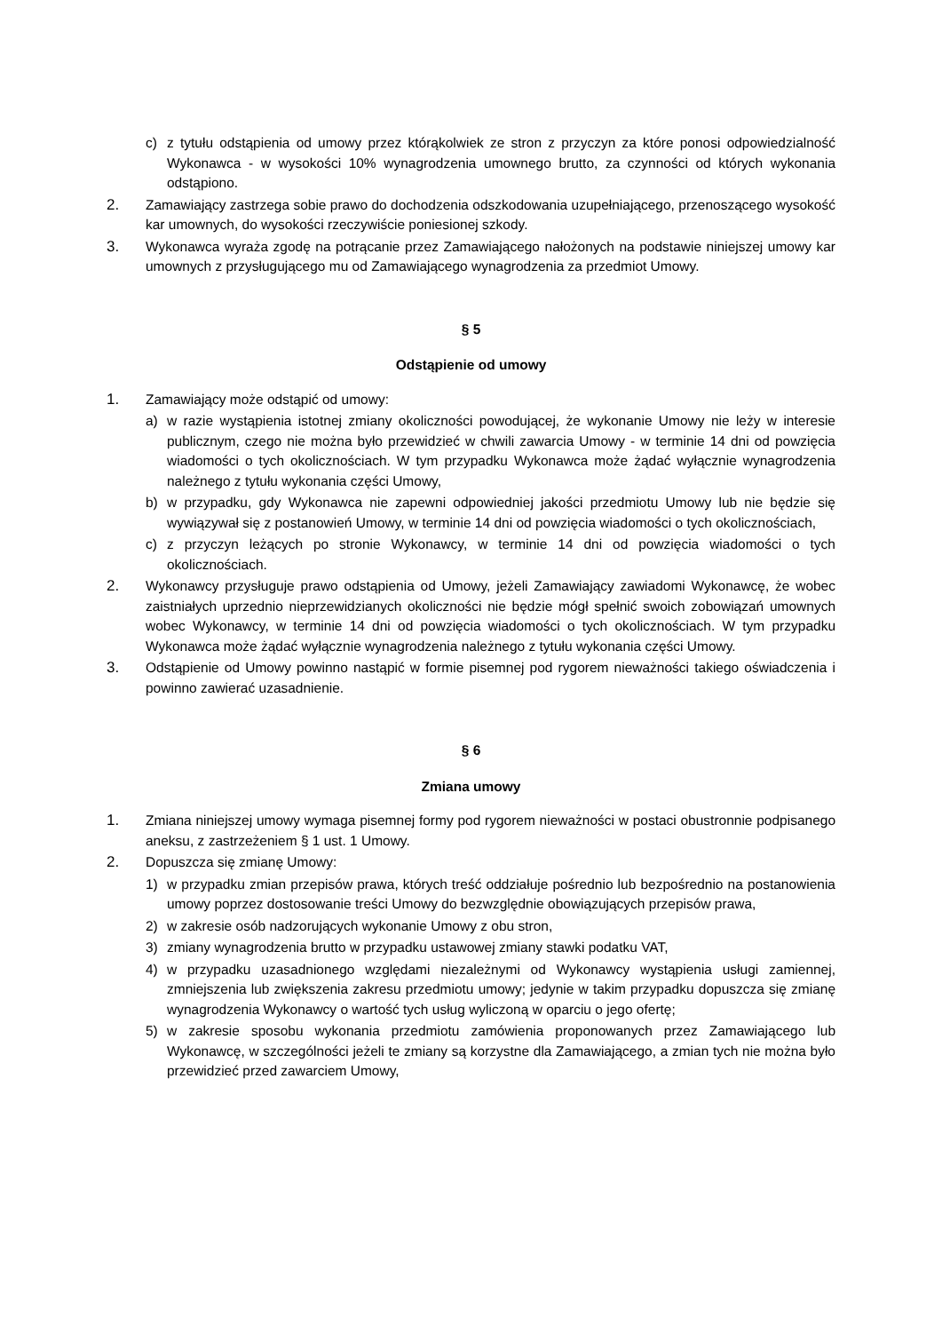c) z tytułu odstąpienia od umowy przez którąkolwiek ze stron z przyczyn za które ponosi odpowiedzialność Wykonawca - w wysokości 10% wynagrodzenia umownego brutto, za czynności od których wykonania odstąpiono.
2. Zamawiający zastrzega sobie prawo do dochodzenia odszkodowania uzupełniającego, przenoszącego wysokość kar umownych, do wysokości rzeczywiście poniesionej szkody.
3. Wykonawca wyraża zgodę na potrącanie przez Zamawiającego nałożonych na podstawie niniejszej umowy kar umownych z przysługującego mu od Zamawiającego wynagrodzenia za przedmiot Umowy.
§ 5
Odstąpienie od umowy
1. Zamawiający może odstąpić od umowy:
a) w razie wystąpienia istotnej zmiany okoliczności powodującej, że wykonanie Umowy nie leży w interesie publicznym, czego nie można było przewidzieć w chwili zawarcia Umowy - w terminie 14 dni od powzięcia wiadomości o tych okolicznościach. W tym przypadku Wykonawca może żądać wyłącznie wynagrodzenia należnego z tytułu wykonania części Umowy,
b) w przypadku, gdy Wykonawca nie zapewni odpowiedniej jakości przedmiotu Umowy lub nie będzie się wywiązywał się z postanowień Umowy, w terminie 14 dni od powzięcia wiadomości o tych okolicznościach,
c) z przyczyn leżących po stronie Wykonawcy, w terminie 14 dni od powzięcia wiadomości o tych okolicznościach.
2. Wykonawcy przysługuje prawo odstąpienia od Umowy, jeżeli Zamawiający zawiadomi Wykonawcę, że wobec zaistniałych uprzednio nieprzewidzianych okoliczności nie będzie mógł spełnić swoich zobowiązań umownych wobec Wykonawcy, w terminie 14 dni od powzięcia wiadomości o tych okolicznościach. W tym przypadku Wykonawca może żądać wyłącznie wynagrodzenia należnego z tytułu wykonania części Umowy.
3. Odstąpienie od Umowy powinno nastąpić w formie pisemnej pod rygorem nieważności takiego oświadczenia i powinno zawierać uzasadnienie.
§ 6
Zmiana umowy
1. Zmiana niniejszej umowy wymaga pisemnej formy pod rygorem nieważności w postaci obustronnie podpisanego aneksu, z zastrzeżeniem § 1 ust. 1 Umowy.
2. Dopuszcza się zmianę Umowy:
1) w przypadku zmian przepisów prawa, których treść oddziałuje pośrednio lub bezpośrednio na postanowienia umowy poprzez dostosowanie treści Umowy do bezwzględnie obowiązujących przepisów prawa,
2) w zakresie osób nadzorujących wykonanie Umowy z obu stron,
3) zmiany wynagrodzenia brutto w przypadku ustawowej zmiany stawki podatku VAT,
4) w przypadku uzasadnionego względami niezależnymi od Wykonawcy wystąpienia usługi zamiennej, zmniejszenia lub zwiększenia zakresu przedmiotu umowy; jedynie w takim przypadku dopuszcza się zmianę wynagrodzenia Wykonawcy o wartość tych usług wyliczoną w oparciu o jego ofertę;
5) w zakresie sposobu wykonania przedmiotu zamówienia proponowanych przez Zamawiającego lub Wykonawcę, w szczególności jeżeli te zmiany są korzystne dla Zamawiającego, a zmian tych nie można było przewidzieć przed zawarciem Umowy,